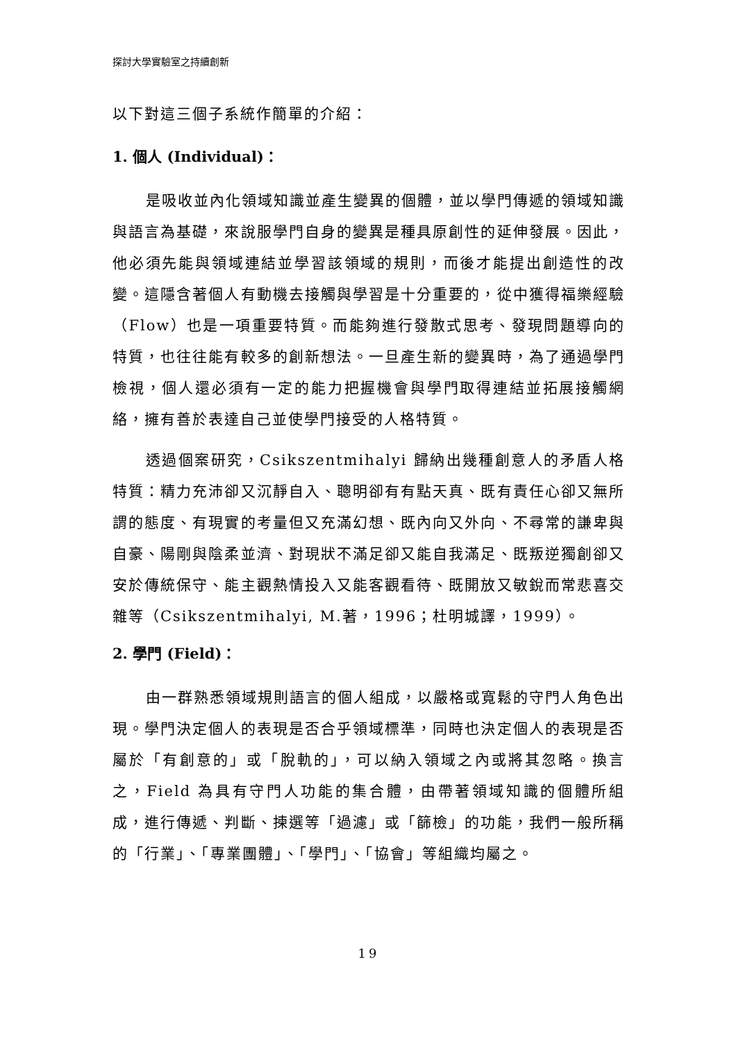探討大學實驗室之持續創新
以下對這三個子系統作簡單的介紹：
1. 個人 (Individual)：
是吸收並內化領域知識並產生變異的個體，並以學門傳遞的領域知識與語言為基礎，來說服學門自身的變異是種具原創性的延伸發展。因此，他必須先能與領域連結並學習該領域的規則，而後才能提出創造性的改變。這隱含著個人有動機去接觸與學習是十分重要的，從中獲得福樂經驗（Flow）也是一項重要特質。而能夠進行發散式思考、發現問題導向的特質，也往往能有較多的創新想法。一旦產生新的變異時，為了通過學門檢視，個人還必須有一定的能力把握機會與學門取得連結並拓展接觸網絡，擁有善於表達自己並使學門接受的人格特質。
透過個案研究，Csikszentmihalyi 歸納出幾種創意人的矛盾人格特質：精力充沛卻又沉靜自入、聰明卻有有點天真、既有責任心卻又無所謂的態度、有現實的考量但又充滿幻想、既內向又外向、不尋常的謙卑與自豪、陽剛與陰柔並濟、對現狀不滿足卻又能自我滿足、既叛逆獨創卻又安於傳統保守、能主觀熱情投入又能客觀看待、既開放又敏銳而常悲喜交雜等（Csikszentmihalyi, M.著，1996；杜明城譯，1999）。
2. 學門 (Field)：
由一群熟悉領域規則語言的個人組成，以嚴格或寬鬆的守門人角色出現。學門決定個人的表現是否合乎領域標準，同時也決定個人的表現是否屬於「有創意的」或「脫軌的」，可以納入領域之內或將其忽略。換言之，Field 為具有守門人功能的集合體，由帶著領域知識的個體所組成，進行傳遞、判斷、揀選等「過濾」或「篩檢」的功能，我們一般所稱的「行業」、「專業團體」、「學門」、「協會」等組織均屬之。
19